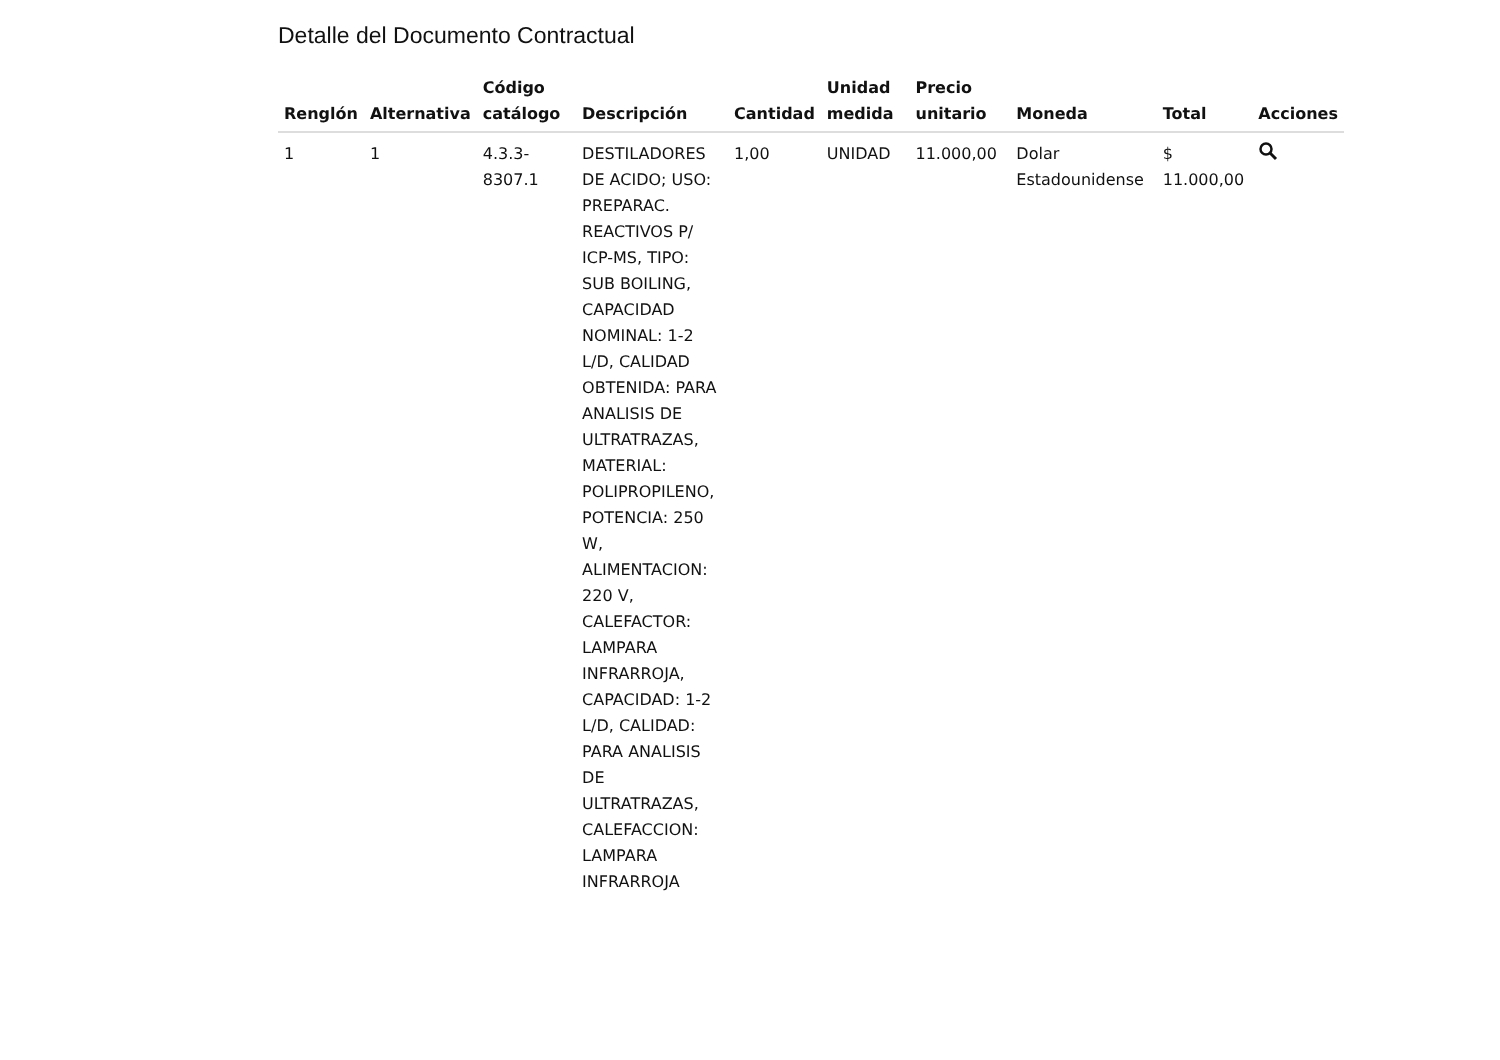Detalle del Documento Contractual
| Renglón | Alternativa | Código catálogo | Descripción | Cantidad | Unidad medida | Precio unitario | Moneda | Total | Acciones |
| --- | --- | --- | --- | --- | --- | --- | --- | --- | --- |
| 1 | 1 | 4.3.3- 8307.1 | DESTILADORES DE ACIDO; USO: PREPARAC. REACTIVOS P/ ICP-MS, TIPO: SUB BOILING, CAPACIDAD NOMINAL: 1-2 L/D, CALIDAD OBTENIDA: PARA ANALISIS DE ULTRATRAZAS, MATERIAL: POLIPROPILENO, POTENCIA: 250 W, ALIMENTACION: 220 V, CALEFACTOR: LAMPARA INFRARROJA, CAPACIDAD: 1-2 L/D, CALIDAD: PARA ANALISIS DE ULTRATRAZAS, CALEFACCION: LAMPARA INFRARROJA | 1,00 | UNIDAD | 11.000,00 | Dolar Estadounidense | $ 11.000,00 | |